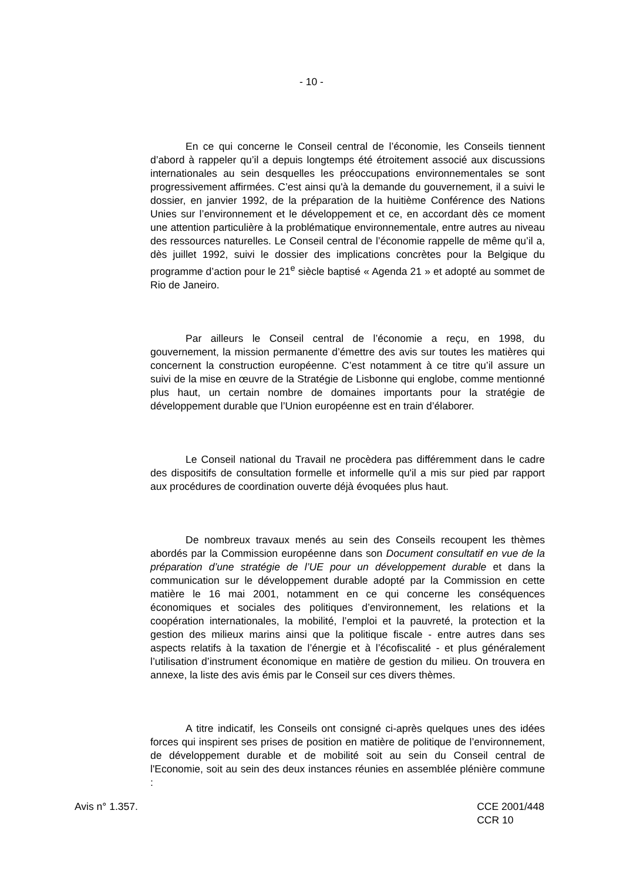- 10 -
En ce qui concerne le Conseil central de l’économie, les Conseils tiennent d’abord à rappeler qu’il a depuis longtemps été étroitement associé aux discussions internationales au sein desquelles les préoccupations environnementales se sont progressivement affirmées. C’est ainsi qu'à la demande du gouvernement, il a suivi le dossier, en janvier 1992, de la préparation de la huitième Conférence des Nations Unies sur l’environnement et le développement et ce, en accordant dès ce moment une attention particulière à la problématique environnementale, entre autres au niveau des ressources naturelles. Le Conseil central de l’économie rappelle de même qu’il a, dès juillet 1992, suivi le dossier des implications concrètes pour la Belgique du programme d’action pour le 21<sup>e</sup> siècle baptisé « Agenda 21 » et adopté au sommet de Rio de Janeiro.
Par ailleurs le Conseil central de l’économie a reçu, en 1998, du gouvernement, la mission permanente d’émettre des avis sur toutes les matières qui concernent la construction européenne. C’est notamment à ce titre qu’il assure un suivi de la mise en œuvre de la Stratégie de Lisbonne qui englobe, comme mentionné plus haut, un certain nombre de domaines importants pour la stratégie de développement durable que l’Union européenne est en train d’élaborer.
Le Conseil national du Travail ne procèdera pas différemment dans le cadre des dispositifs de consultation formelle et informelle qu'il a mis sur pied par rapport aux procédures de coordination ouverte déjà évoquées plus haut.
De nombreux travaux menés au sein des Conseils recoupent les thèmes abordés par la Commission européenne dans son Document consultatif en vue de la préparation d’une stratégie de l’UE pour un développement durable et dans la communication sur le développement durable adopté par la Commission en cette matière le 16 mai 2001, notamment en ce qui concerne les conséquences économiques et sociales des politiques d’environnement, les relations et la coopération internationales, la mobilité, l’emploi et la pauvreté, la protection et la gestion des milieux marins ainsi que la politique fiscale - entre autres dans ses aspects relatifs à la taxation de l’énergie et à l’écofiscalité - et plus généralement l’utilisation d’instrument économique en matière de gestion du milieu. On trouvera en annexe, la liste des avis émis par le Conseil sur ces divers thèmes.
A titre indicatif, les Conseils ont consigné ci-après quelques unes des idées forces qui inspirent ses prises de position en matière de politique de l’environnement, de développement durable et de mobilité soit au sein du Conseil central de l'Economie, soit au sein des deux instances réunies en assemblée plénière commune :
Avis n° 1.357. CCE 2001/448
CCR 10